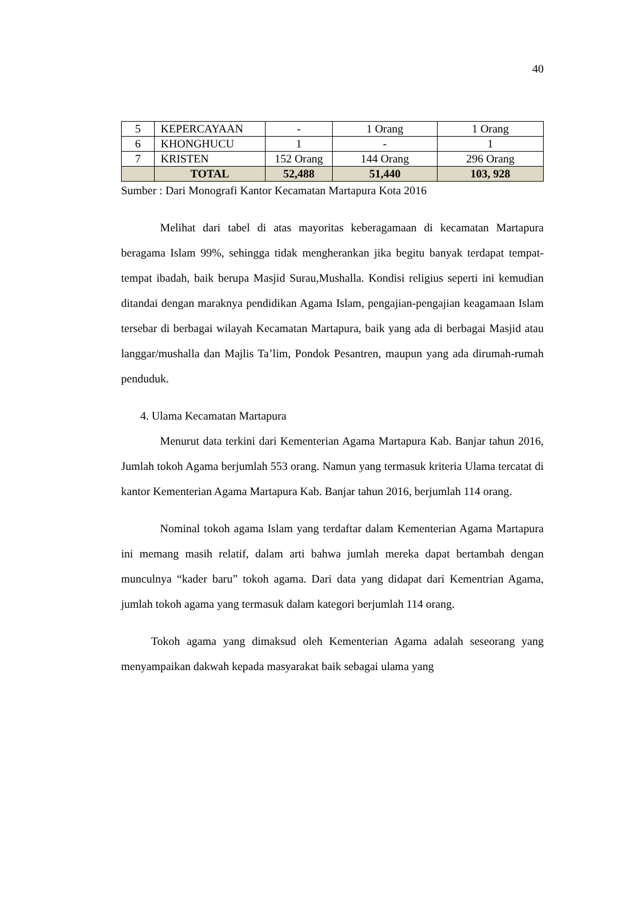40
| 5 | KEPERCAYAAN | - | 1 Orang | 1 Orang |
| 6 | KHONGHUCU | 1 | - | 1 |
| 7 | KRISTEN | 152 Orang | 144 Orang | 296 Orang |
| | TOTAL | 52,488 | 51,440 | 103, 928 |
Sumber : Dari Monografi Kantor Kecamatan Martapura Kota 2016
Melihat dari tabel di atas mayoritas keberagamaan di kecamatan Martapura beragama Islam 99%, sehingga tidak mengherankan jika begitu banyak terdapat tempat-tempat ibadah, baik berupa Masjid Surau,Mushalla. Kondisi religius seperti ini kemudian ditandai dengan maraknya pendidikan Agama Islam, pengajian-pengajian keagamaan Islam tersebar di berbagai wilayah Kecamatan Martapura, baik yang ada di berbagai Masjid atau langgar/mushalla dan Majlis Ta’lim, Pondok Pesantren, maupun yang ada dirumah-rumah penduduk.
4. Ulama Kecamatan Martapura
Menurut data terkini dari Kementerian Agama Martapura Kab. Banjar tahun 2016, Jumlah tokoh Agama berjumlah 553 orang. Namun yang termasuk kriteria Ulama tercatat di kantor Kementerian Agama Martapura Kab. Banjar tahun 2016, berjumlah 114 orang.
Nominal tokoh agama Islam yang terdaftar dalam Kementerian Agama Martapura ini memang masih relatif, dalam arti bahwa jumlah mereka dapat bertambah dengan munculnya “kader baru” tokoh agama. Dari data yang didapat dari Kementrian Agama, jumlah tokoh agama yang termasuk dalam kategori berjumlah 114 orang.
Tokoh agama yang dimaksud oleh Kementerian Agama adalah seseorang yang menyampaikan dakwah kepada masyarakat baik sebagai ulama yang